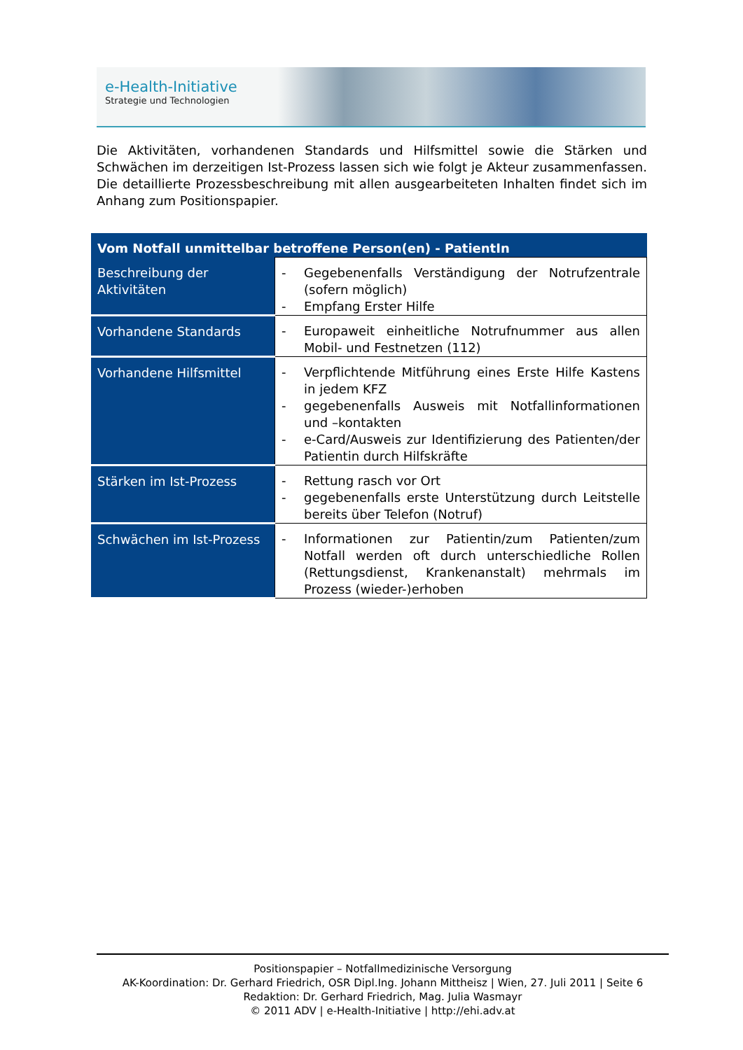e-Health-Initiative
Strategie und Technologien
Die Aktivitäten, vorhandenen Standards und Hilfsmittel sowie die Stärken und Schwächen im derzeitigen Ist-Prozess lassen sich wie folgt je Akteur zusammenfassen. Die detaillierte Prozessbeschreibung mit allen ausgearbeiteten Inhalten findet sich im Anhang zum Positionspapier.
| Vom Notfall unmittelbar betroffene Person(en) - PatientIn | |
| --- | --- |
| Beschreibung der Aktivitäten | - Gegebenenfalls Verständigung der Notrufzentrale (sofern möglich) - Empfang Erster Hilfe |
| Vorhandene Standards | - Europaweit einheitliche Notrufnummer aus allen Mobil- und Festnetzen (112) |
| Vorhandene Hilfsmittel | - Verpflichtende Mitführung eines Erste Hilfe Kastens in jedem KFZ - gegebenenfalls Ausweis mit Notfallinformationen und –kontakten - e-Card/Ausweis zur Identifizierung des Patienten/der Patientin durch Hilfskräfte |
| Stärken im Ist-Prozess | - Rettung rasch vor Ort - gegebenenfalls erste Unterstützung durch Leitstelle bereits über Telefon (Notruf) |
| Schwächen im Ist-Prozess | - Informationen zur Patientin/zum Patienten/zum Notfall werden oft durch unterschiedliche Rollen (Rettungsdienst, Krankenanstalt) mehrmals im Prozess (wieder-)erhoben |
Positionspapier – Notfallmedizinische Versorgung
AK-Koordination: Dr. Gerhard Friedrich, OSR Dipl.Ing. Johann Mittheisz | Wien, 27. Juli 2011 | Seite 6
Redaktion: Dr. Gerhard Friedrich, Mag. Julia Wasmayr
© 2011 ADV | e-Health-Initiative | http://ehi.adv.at